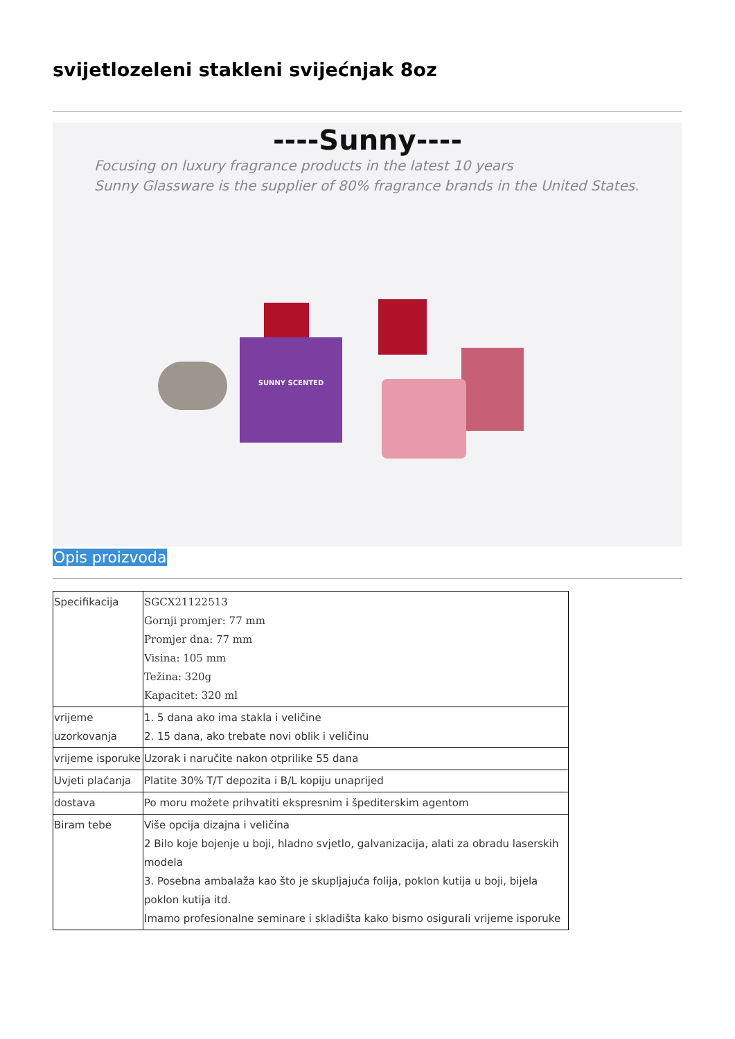svijetlozeleni stakleni svijećnjak 8oz
----Sunny----
Focusing on luxury fragrance products in the latest 10 years
Sunny Glassware is the supplier of 80% fragrance brands in the United States.
SUNNY SCENTED
Opis proizvoda
| Specifikacija | SGCX21122513 Gornji promjer: 77 mm Promjer dna: 77 mm Visina: 105 mm Težina: 320g Kapacitet: 320 ml |
| vrijeme uzorkovanja | 1. 5 dana ako ima stakla i veličine 2. 15 dana, ako trebate novi oblik i veličinu |
| vrijeme isporuke | Uzorak i naručite nakon otprilike 55 dana |
| Uvjeti plaćanja | Platite 30% T/T depozita i B/L kopiju unaprijed |
| dostava | Po moru možete prihvatiti ekspresnim i špediterskim agentom |
| Biram tebe | Više opcija dizajna i veličina 2 Bilo koje bojenje u boji, hladno svjetlo, galvanizacija, alati za obradu laserskih modela 3. Posebna ambalaža kao što je skupljajuća folija, poklon kutija u boji, bijela poklon kutija itd. Imamo profesionalne seminare i skladišta kako bismo osigurali vrijeme isporuke |